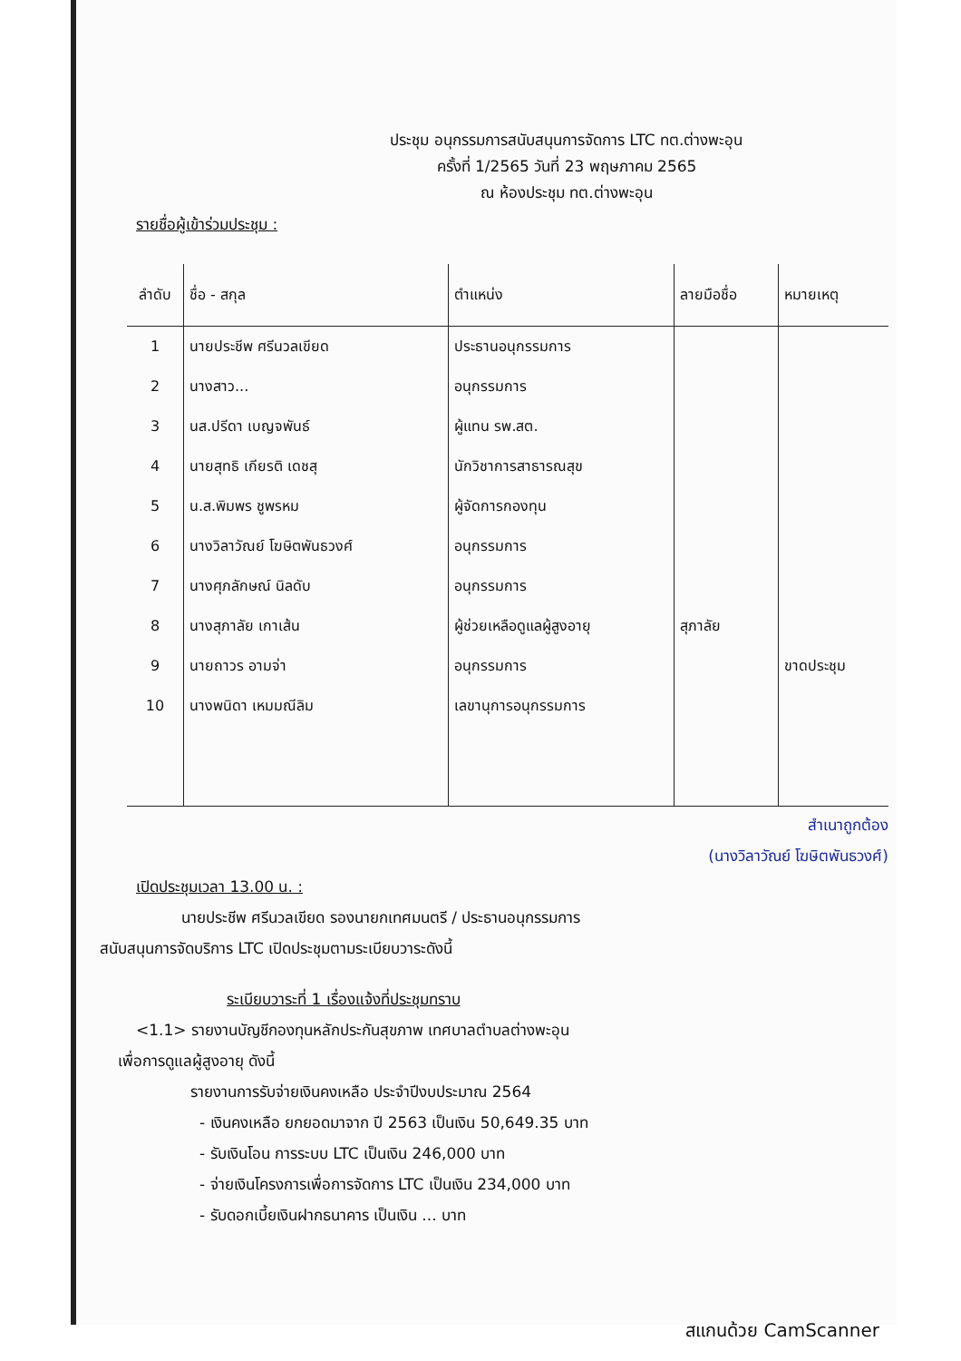ประชุม อนุกรรมการสนับสนุนการจัดการ LTC ทต.ต่างพะอุน
ครั้งที่ 1/2565 วันที่ 23 พฤษภาคม 2565
ณ ห้องประชุม ทต.ต่างพะอุน
รายชื่อผู้เข้าร่วมประชุม :
| ลำดับ | ชื่อ - สกุล | ตำแหน่ง | ลายมือชื่อ | หมายเหตุ |
| --- | --- | --- | --- | --- |
| 1 | นายประชีพ ศรีนวลเขียด | ประธานอนุกรรมการ | | |
| 2 | นางสาว... | อนุกรรมการ | | |
| 3 | นส.ปรีดา เบญจพันธ์ | ผู้แทน รพ.สต. | | |
| 4 | นายสุทธิ เกียรติ เดชสุ | นักวิชาการสาธารณสุข | | |
| 5 | น.ส.พิมพร ชูพรหม | ผู้จัดการกองทุน | | |
| 6 | นางวิลาวัณย์ โฆษิตพันธวงศ์ | อนุกรรมการ | | |
| 7 | นางศุภลักษณ์ นิลดับ | อนุกรรมการ | | |
| 8 | นางสุภาลัย เกาเส้น | ผู้ช่วยเหลือดูแลผู้สูงอายุ | สุภาลัย | |
| 9 | นายถาวร อามจ่า | อนุกรรมการ | | ขาดประชุม |
| 10 | นางพนิดา เหมมณีลิม | เลขานุการอนุกรรมการ | | |
สำเนาถูกต้อง
(นางวิลาวัณย์ โฆษิตพันธวงศ์)
เปิดประชุมเวลา 13.00 น. :
นายประชีพ ศรีนวลเขียด รองนายกเทศมนตรี / ประธานอนุกรรมการ
สนับสนุนการจัดบริการ LTC เปิดประชุมตามระเบียบวาระดังนี้
ระเบียบวาระที่ 1 เรื่องแจ้งที่ประชุมทราบ
<1.1> รายงานบัญชีกองทุนหลักประกันสุขภาพ เทศบาลตำบลต่างพะอุน
เพื่อการดูแลผู้สูงอายุ ดังนี้
รายงานการรับจ่ายเงินคงเหลือ ประจำปีงบประมาณ 2564
- เงินคงเหลือ ยกยอดมาจาก ปี 2563 เป็นเงิน 50,649.35 บาท
- รับเงินโอน การระบบ LTC เป็นเงิน 246,000 บาท
- จ่ายเงินโครงการเพื่อการจัดการ LTC เป็นเงิน 234,000 บาท
- รับดอกเบี้ยเงินฝากธนาคาร เป็นเงิน ... บาท
สแกนด้วย CamScanner